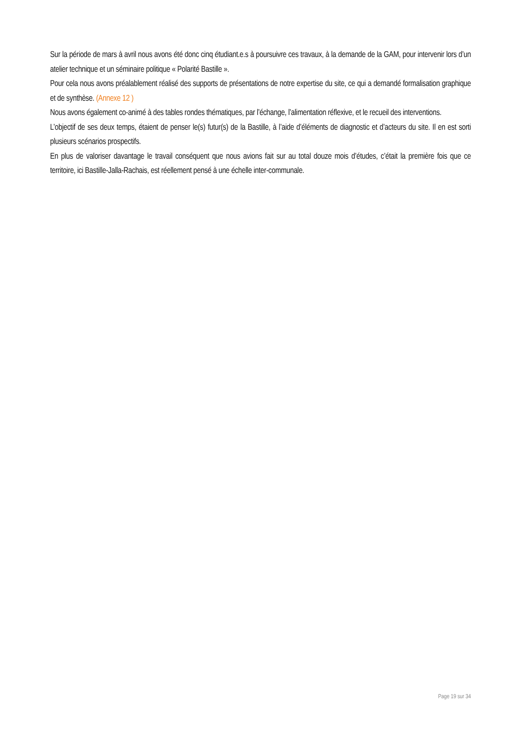Sur la période de mars à avril nous avons été donc cinq étudiant.e.s à poursuivre ces travaux, à la demande de la GAM, pour intervenir lors d’un atelier technique et un séminaire politique « Polarité Bastille ».
Pour cela nous avons préalablement réalisé des supports de présentations de notre expertise du site, ce qui a demandé formalisation graphique et de synthèse. (Annexe 12 )
Nous avons également co-animé à des tables rondes thématiques, par l’échange, l’alimentation réflexive, et le recueil des interventions.
L’objectif de ses deux temps, étaient de penser le(s) futur(s) de la Bastille, à l’aide d’éléments de diagnostic et d’acteurs du site. Il en est sorti plusieurs scénarios prospectifs.
En plus de valoriser davantage le travail conséquent que nous avions fait sur au total douze mois d’études, c’était la première fois que ce territoire, ici Bastille-Jalla-Rachais, est réellement pensé à une échelle inter-communale.
Page 19 sur 34